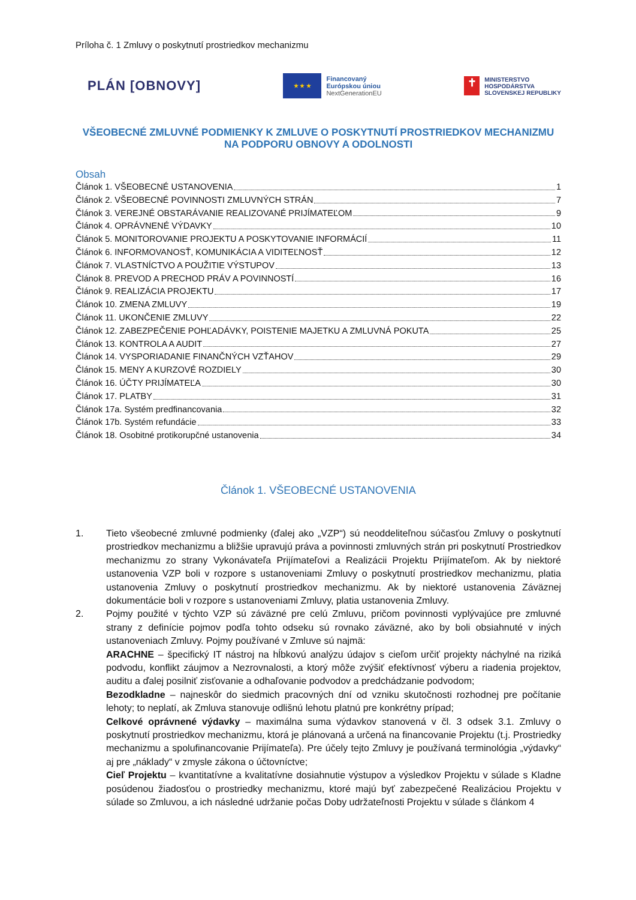Príloha č. 1 Zmluvy o poskytnutí prostriedkov mechanizmu
PLÁN [OBNOVY]
★ ★ ★
Financovaný
Európskou úniou
NextGenerationEU
✝
MINISTERSTVO
HOSPODÁRSTVA
SLOVENSKEJ REPUBLIKY
VŠEOBECNÉ ZMLUVNÉ PODMIENKY K ZMLUVE O POSKYTNUTÍ PROSTRIEDKOV MECHANIZMU NA PODPORU OBNOVY A ODOLNOSTI
Obsah
Článok 1. VŠEOBECNÉ USTANOVENIA 1
Článok 2. VŠEOBECNÉ POVINNOSTI ZMLUVNÝCH STRÁN 7
Článok 3. VEREJNÉ OBSTARÁVANIE REALIZOVANÉ PRIJÍMATEĽOM 9
Článok 4. OPRÁVNENÉ VÝDAVKY 10
Článok 5. MONITOROVANIE PROJEKTU A POSKYTOVANIE INFORMÁCIÍ 11
Článok 6. INFORMOVANOSŤ, KOMUNIKÁCIA A VIDITEĽNOSŤ 12
Článok 7. VLASTNÍCTVO A POUŽITIE VÝSTUPOV 13
Článok 8. PREVOD A PRECHOD PRÁV A POVINNOSTÍ 16
Článok 9. REALIZÁCIA PROJEKTU 17
Článok 10. ZMENA ZMLUVY 19
Článok 11. UKONČENIE ZMLUVY 22
Článok 12. ZABEZPEČENIE POHĽADÁVKY, POISTENIE MAJETKU A ZMLUVNÁ POKUTA 25
Článok 13. KONTROLA A AUDIT 27
Článok 14. VYSPORIADANIE FINANČNÝCH VZŤAHOV 29
Článok 15. MENY A KURZOVÉ ROZDIELY 30
Článok 16. ÚČTY PRIJÍMATEĽA 30
Článok 17. PLATBY 31
Článok 17a. Systém predfinancovania 32
Článok 17b. Systém refundácie 33
Článok 18. Osobitné protikorupčné ustanovenia 34
Článok 1. VŠEOBECNÉ USTANOVENIA
1. Tieto všeobecné zmluvné podmienky (ďalej ako „VZP“) sú neoddeliteľnou súčasťou Zmluvy o poskytnutí prostriedkov mechanizmu a bližšie upravujú práva a povinnosti zmluvných strán pri poskytnutí Prostriedkov mechanizmu zo strany Vykonávateľa Prijímateľovi a Realizácii Projektu Prijímateľom. Ak by niektoré ustanovenia VZP boli v rozpore s ustanoveniami Zmluvy o poskytnutí prostriedkov mechanizmu, platia ustanovenia Zmluvy o poskytnutí prostriedkov mechanizmu. Ak by niektoré ustanovenia Záväznej dokumentácie boli v rozpore s ustanoveniami Zmluvy, platia ustanovenia Zmluvy.
2. Pojmy použité v týchto VZP sú záväzné pre celú Zmluvu, pričom povinnosti vyplývajúce pre zmluvné strany z definície pojmov podľa tohto odseku sú rovnako záväzné, ako by boli obsiahnuté v iných ustanoveniach Zmluvy. Pojmy používané v Zmluve sú najmä:
ARACHNE – špecifický IT nástroj na hĺbkovú analýzu údajov s cieľom určiť projekty náchylné na riziká podvodu, konflikt záujmov a Nezrovnalosti, a ktorý môže zvýšiť efektívnosť výberu a riadenia projektov, auditu a ďalej posilniť zisťovanie a odhaľovanie podvodov a predchádzanie podvodom;
Bezodkladne – najneskôr do siedmich pracovných dní od vzniku skutočnosti rozhodnej pre počítanie lehoty; to neplatí, ak Zmluva stanovuje odlišnú lehotu platnú pre konkrétny prípad;
Celkové oprávnené výdavky – maximálna suma výdavkov stanovená v čl. 3 odsek 3.1. Zmluvy o poskytnutí prostriedkov mechanizmu, ktorá je plánovaná a určená na financovanie Projektu (t.j. Prostriedky mechanizmu a spolufinancovanie Prijímateľa). Pre účely tejto Zmluvy je používaná terminológia „výdavky“ aj pre „náklady“ v zmysle zákona o účtovníctve;
Cieľ Projektu – kvantitatívne a kvalitatívne dosiahnutie výstupov a výsledkov Projektu v súlade s Kladne posúdenou žiadosťou o prostriedky mechanizmu, ktoré majú byť zabezpečené Realizáciou Projektu v súlade so Zmluvou, a ich následné udržanie počas Doby udržateľnosti Projektu v súlade s článkom 4